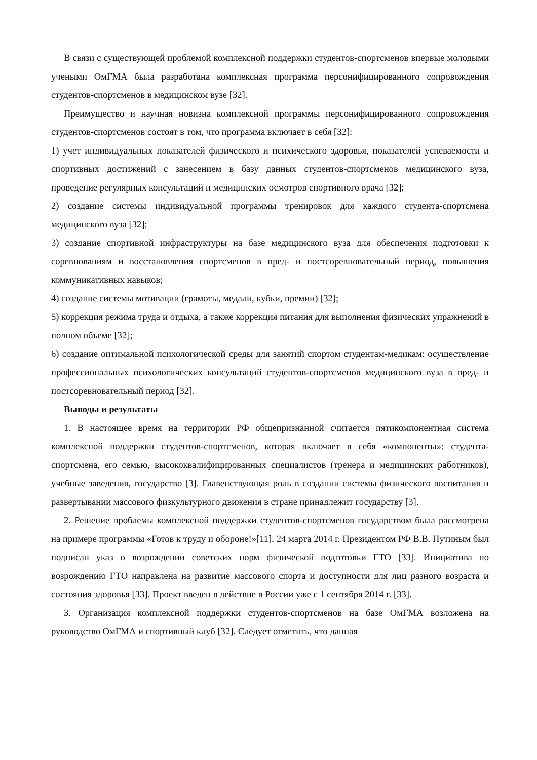В связи с существующей проблемой комплексной поддержки студентов-спортсменов впервые молодыми учеными ОмГМА была разработана комплексная программа персонифицированного сопровождения студентов-спортсменов в медицинском вузе [32].
Преимущество и научная новизна комплексной программы персонифицированного сопровождения студентов-спортсменов состоят в том, что программа включает в себя [32]:
1) учет индивидуальных показателей физического и психического здоровья, показателей успеваемости и спортивных достижений с занесением в базу данных студентов-спортсменов медицинского вуза, проведение регулярных консультаций и медицинских осмотров спортивного врача [32];
2) создание системы индивидуальной программы тренировок для каждого студента-спортсмена медицинского вуза [32];
3) создание спортивной инфраструктуры на базе медицинского вуза для обеспечения подготовки к соревнованиям и восстановления спортсменов в пред- и постсоревновательный период, повышения коммуникативных навыков;
4) создание системы мотивации (грамоты, медали, кубки, премии) [32];
5) коррекция режима труда и отдыха, а также коррекция питания для выполнения физических упражнений в полном объеме [32];
6) создание оптимальной психологической среды для занятий спортом студентам-медикам: осуществление профессиональных психологических консультаций студентов-спортсменов медицинского вуза в пред- и постсоревновательный период [32].
Выводы и результаты
1. В настоящее время на территории РФ общепризнанной считается пятикомпонентная система комплексной поддержки студентов-спортсменов, которая включает в себя «компоненты»: студента-спортсмена, его семью, высококвалифицированных специалистов (тренера и медицинских работников), учебные заведения, государство [3]. Главенствующая роль в создании системы физического воспитания и развертывании массового физкультурного движения в стране принадлежит государству [3].
2. Решение проблемы комплексной поддержки студентов-спортсменов государством была рассмотрена на примере программы «Готов к труду и обороне!»[11]. 24 марта 2014 г. Президентом РФ В.В. Путиным был подписан указ о возрождении советских норм физической подготовки ГТО [33]. Инициатива по возрождению ГТО направлена на развитие массового спорта и доступности для лиц разного возраста и состояния здоровья [33]. Проект введен в действие в России уже с 1 сентября 2014 г. [33].
3. Организация комплексной поддержки студентов-спортсменов на базе ОмГМА возложена на руководство ОмГМА и спортивный клуб [32]. Следует отметить, что данная